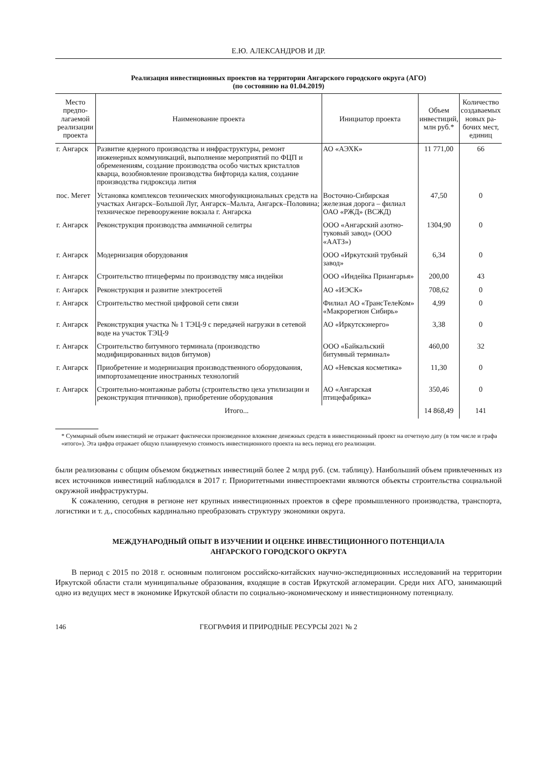Е.Ю. АЛЕКСАНДРОВ И ДР.
Реализация инвестиционных проектов на территории Ангарского городского округа (АГО)
(по состоянию на 01.04.2019)
| Место предпо­лагаемой реализации проекта | Наименование проекта | Инициатор проекта | Объем инвестиций, млн руб.* | Количество создаваемых новых ра­бочих мест, единиц |
| --- | --- | --- | --- | --- |
| г. Ангарск | Развитие ядерного производства и инфраструктуры, ремонт инженерных коммуникаций, выполнение мероприятий по ФЦП и обременениям, создание производства особо чистых кристаллов кварца, возобновление производства бифторида калия, создание производства гидроксида лития | АО «АЭХК» | 11 771,00 | 66 |
| пос. Мегет | Установка комплексов технических многофункциональных средств на участках Ангарск–Большой Луг, Ангарск–Мальта, Ангарск–Половина; техническое перевооружение вокзала г. Ангарска | Восточно-Сибирская железная дорога – филиал ОАО «РЖД» (ВСЖД) | 47,50 | 0 |
| г. Ангарск | Реконструкция производства аммиачной селитры | ООО «Ангарский азотно-туковый завод» (ООО «ААТЗ») | 1304,90 | 0 |
| г. Ангарск | Модернизация оборудования | ООО «Иркутский трубный завод» | 6,34 | 0 |
| г. Ангарск | Строительство птицефермы по производству мяса индейки | ООО «Индейка Приангарья» | 200,00 | 43 |
| г. Ангарск | Реконструкция и развитие электросетей | АО «ИЭСК» | 708,62 | 0 |
| г. Ангарск | Строительство местной цифровой сети связи | Филиал АО «ТрансТелеКом» «Макрорегион Сибирь» | 4,99 | 0 |
| г. Ангарск | Реконструкция участка № 1 ТЭЦ-9 с передачей нагрузки в сетевой воде на участок ТЭЦ-9 | АО «Иркутскэнерго» | 3,38 | 0 |
| г. Ангарск | Строительство битумного терминала (производство модифицированных видов битумов) | ООО «Байкальский битумный терминал» | 460,00 | 32 |
| г. Ангарск | Приобретение и модернизация производственного оборудования, импортозамещение иностранных технологий | АО «Невская косметика» | 11,30 | 0 |
| г. Ангарск | Строительно-монтажные работы (строительство цеха утилизации и реконструкция птичников), приобретение оборудования | АО «Ангарская птицефабрика» | 350,46 | 0 |
| Итого... | | | 14 868,49 | 141 |
* Суммарный объем инвестиций не отражает фактически произведенное вложение денежных средств в инвестиционный проект на отчетную дату (в том числе и графа «итого»). Эта цифра отражает общую планируемую стоимость инвестиционного проекта на весь период его реализации.
были реализованы с общим объемом бюджетных инвестиций более 2 млрд руб. (см. таблицу). Наибольший объем привлеченных из всех источников инвестиций наблюдался в 2017 г. Приоритетными инвестпроектами являются объекты строительства социальной окружной инфраструктуры.
К сожалению, сегодня в регионе нет крупных инвестиционных проектов в сфере промышленного производства, транспорта, логистики и т. д., способных кардинально преобразовать структуру экономики округа.
МЕЖДУНАРОДНЫЙ ОПЫТ В ИЗУЧЕНИИ И ОЦЕНКЕ ИНВЕСТИЦИОННОГО ПОТЕНЦИАЛА
АНГАРСКОГО ГОРОДСКОГО ОКРУГА
В период с 2015 по 2018 г. основным полигоном российско-китайских научно-экспедиционных исследований на территории Иркутской области стали муниципальные образования, входящие в состав Иркутской агломерации. Среди них АГО, занимающий одно из ведущих мест в экономике Иркутской области по социально-экономическому и инвестиционному потенциалу.
146 ГЕОГРАФИЯ И ПРИРОДНЫЕ РЕСУРСЫ 2021 № 2